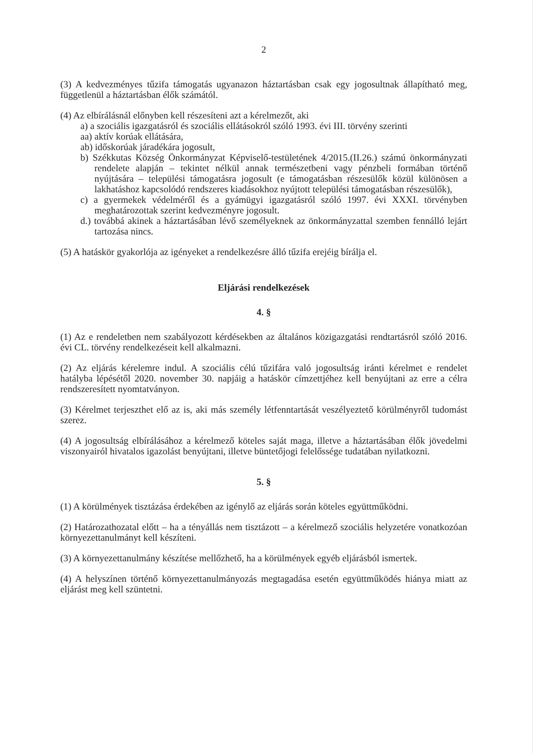2
(3) A kedvezményes tűzifa támogatás ugyanazon háztartásban csak egy jogosultnak állapítható meg, függetlenül a háztartásban élők számától.
(4) Az elbírálásnál előnyben kell részesíteni azt a kérelmezőt, aki
a) a szociális igazgatásról és szociális ellátásokról szóló 1993. évi III. törvény szerinti
aa) aktív korúak ellátására,
ab) időskorúak járadékára jogosult,
b) Székkutas Község Önkormányzat Képviselő-testületének 4/2015.(II.26.) számú önkormányzati rendelete alapján – tekintet nélkül annak természetbeni vagy pénzbeli formában történő nyújtására – települési támogatásra jogosult (e támogatásban részesülők közül különösen a lakhatáshoz kapcsolódó rendszeres kiadásokhoz nyújtott települési támogatásban részesülők),
c) a gyermekek védelméről és a gyámügyi igazgatásról szóló 1997. évi XXXI. törvényben meghatározottak szerint kedvezményre jogosult.
d.) továbbá akinek a háztartásában lévő személyeknek az önkormányzattal szemben fennálló lejárt tartozása nincs.
(5) A hatáskör gyakorlója az igényeket a rendelkezésre álló tűzifa erejéig bírálja el.
Eljárási rendelkezések
4. §
(1) Az e rendeletben nem szabályozott kérdésekben az általános közigazgatási rendtartásról szóló 2016. évi CL. törvény rendelkezéseit kell alkalmazni.
(2) Az eljárás kérelemre indul. A szociális célú tűzifára való jogosultság iránti kérelmet e rendelet hatályba lépésétől 2020. november 30. napjáig a hatáskör címzettjéhez kell benyújtani az erre a célra rendszeresített nyomtatványon.
(3) Kérelmet terjeszthet elő az is, aki más személy létfenntartását veszélyeztető körülményről tudomást szerez.
(4) A jogosultság elbírálásához a kérelmező köteles saját maga, illetve a háztartásában élők jövedelmi viszonyairól hivatalos igazolást benyújtani, illetve büntetőjogi felelőssége tudatában nyilatkozni.
5. §
(1) A körülmények tisztázása érdekében az igénylő az eljárás során köteles együttműködni.
(2) Határozathozatal előtt – ha a tényállás nem tisztázott – a kérelmező szociális helyzetére vonatkozóan környezettanulmányt kell készíteni.
(3) A környezettanulmány készítése mellőzhető, ha a körülmények egyéb eljárásból ismertek.
(4) A helyszínen történő környezettanulmányozás megtagadása esetén együttműködés hiánya miatt az eljárást meg kell szüntetni.